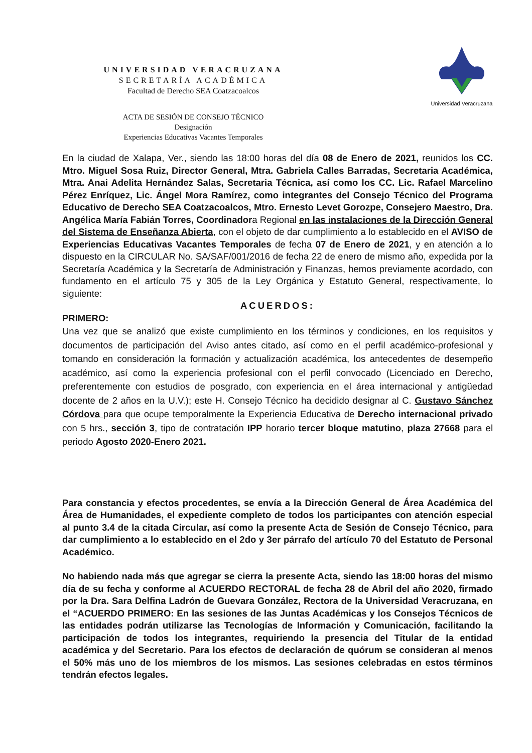Universidad Veracruzana
UNIVERSIDAD VERACRUZANA
SECRETARÍA ACADÉMICA
Facultad de Derecho SEA Coatzacoalcos
ACTA DE SESIÓN DE CONSEJO TÉCNICO
Designación
Experiencias Educativas Vacantes Temporales
En la ciudad de Xalapa, Ver., siendo las 18:00 horas del día 08 de Enero de 2021, reunidos los CC. Mtro. Miguel Sosa Ruiz, Director General, Mtra. Gabriela Calles Barradas, Secretaria Académica, Mtra. Anai Adelita Hernández Salas, Secretaria Técnica, así como los CC. Lic. Rafael Marcelino Pérez Enríquez, Lic. Ángel Mora Ramírez, como integrantes del Consejo Técnico del Programa Educativo de Derecho SEA Coatzacoalcos, Mtro. Ernesto Levet Gorozpe, Consejero Maestro, Dra. Angélica María Fabián Torres, Coordinadora Regional en las instalaciones de la Dirección General del Sistema de Enseñanza Abierta, con el objeto de dar cumplimiento a lo establecido en el AVISO de Experiencias Educativas Vacantes Temporales de fecha 07 de Enero de 2021, y en atención a lo dispuesto en la CIRCULAR No. SA/SAF/001/2016 de fecha 22 de enero de mismo año, expedida por la Secretaría Académica y la Secretaría de Administración y Finanzas, hemos previamente acordado, con fundamento en el artículo 75 y 305 de la Ley Orgánica y Estatuto General, respectivamente, lo siguiente:
ACUERDOS:
PRIMERO:
Una vez que se analizó que existe cumplimiento en los términos y condiciones, en los requisitos y documentos de participación del Aviso antes citado, así como en el perfil académico-profesional y tomando en consideración la formación y actualización académica, los antecedentes de desempeño académico, así como la experiencia profesional con el perfil convocado (Licenciado en Derecho, preferentemente con estudios de posgrado, con experiencia en el área internacional y antigüedad docente de 2 años en la U.V.); este H. Consejo Técnico ha decidido designar al C. Gustavo Sánchez Córdova para que ocupe temporalmente la Experiencia Educativa de Derecho internacional privado con 5 hrs., sección 3, tipo de contratación IPP horario tercer bloque matutino, plaza 27668 para el periodo Agosto 2020-Enero 2021.
Para constancia y efectos procedentes, se envía a la Dirección General de Área Académica del Área de Humanidades, el expediente completo de todos los participantes con atención especial al punto 3.4 de la citada Circular, así como la presente Acta de Sesión de Consejo Técnico, para dar cumplimiento a lo establecido en el 2do y 3er párrafo del artículo 70 del Estatuto de Personal Académico.
No habiendo nada más que agregar se cierra la presente Acta, siendo las 18:00 horas del mismo día de su fecha y conforme al ACUERDO RECTORAL de fecha 28 de Abril del año 2020, firmado por la Dra. Sara Delfina Ladrón de Guevara González, Rectora de la Universidad Veracruzana, en el “ACUERDO PRIMERO: En las sesiones de las Juntas Académicas y los Consejos Técnicos de las entidades podrán utilizarse las Tecnologías de Información y Comunicación, facilitando la participación de todos los integrantes, requiriendo la presencia del Titular de la entidad académica y del Secretario. Para los efectos de declaración de quórum se consideran al menos el 50% más uno de los miembros de los mismos. Las sesiones celebradas en estos términos tendrán efectos legales.